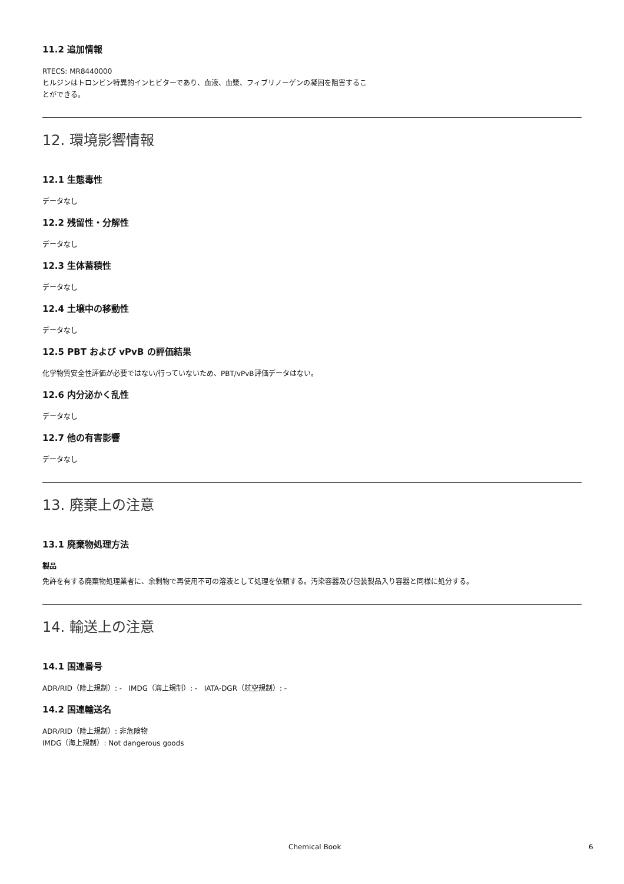11.2 追加情報
RTECS: MR8440000
ヒルジンはトロンビン特異的インヒビターであり、血液、血漿、フィブリノーゲンの凝固を阻害するこ
とができる。
12. 環境影響情報
12.1 生態毒性
データなし
12.2 残留性・分解性
データなし
12.3 生体蓄積性
データなし
12.4 土壌中の移動性
データなし
12.5 PBT および vPvB の評価結果
化学物質安全性評価が必要ではない/行っていないため、PBT/vPvB評価データはない。
12.6 内分泌かく乱性
データなし
12.7 他の有害影響
データなし
13. 廃棄上の注意
13.1 廃棄物処理方法
製品
免許を有する廃棄物処理業者に、余剰物で再使用不可の溶液として処理を依頼する。汚染容器及び包装製品入り容器と同様に処分する。
14. 輸送上の注意
14.1 国連番号
ADR/RID（陸上規制）: - IMDG（海上規制）: - IATA-DGR（航空規制）: -
14.2 国連輸送名
ADR/RID（陸上規制）: 非危険物
IMDG（海上規制）: Not dangerous goods
Chemical Book 6